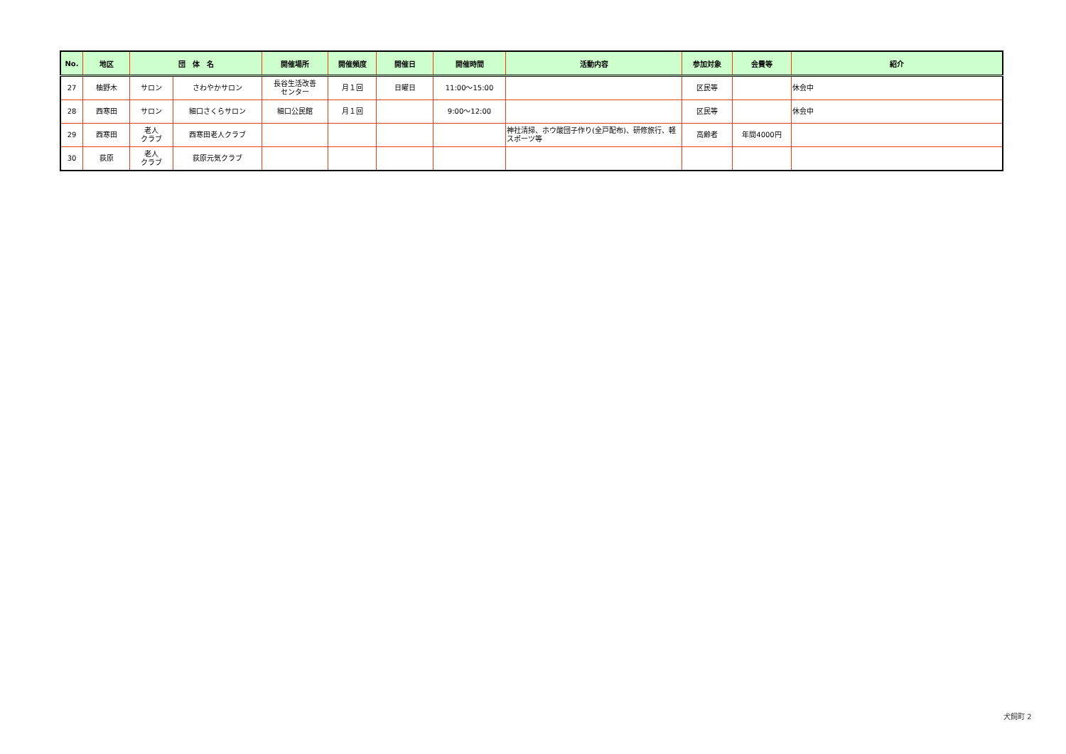| No. | 地区 | 団 体 名 | | 開催場所 | 開催頻度 | 開催日 | 開催時間 | 活動内容 | 参加対象 | 会費等 | 紹介 |
| --- | --- | --- | --- | --- | --- | --- | --- | --- | --- | --- | --- |
| 27 | 柚野木 | サロン | さわやかサロン | 長谷生活改善 センター | 月１回 | 日曜日 | 11:00～15:00 | | 区民等 | | 休会中 |
| 28 | 西寒田 | サロン | 細口さくらサロン | 細口公民館 | 月１回 | | 9:00～12:00 | | 区民等 | | 休会中 |
| 29 | 西寒田 | 老人 クラブ | 西寒田老人クラブ | | | | | 神社清掃、ホウ酸団子作り(全戸配布)、研修旅行、軽スポーツ等 | 高齢者 | 年間4000円 | |
| 30 | 荻原 | 老人 クラブ | 荻原元気クラブ | | | | | | | | |
犬飼町 2